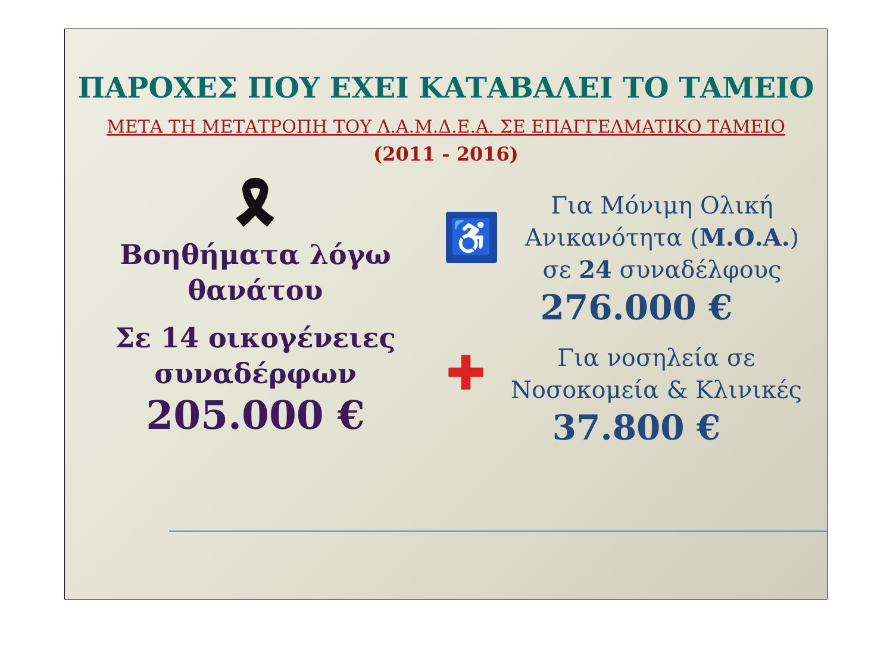ΠΑΡΟΧΕΣ ΠΟΥ ΕΧΕΙ ΚΑΤΑΒΑΛΕΙ ΤΟ ΤΑΜΕΙΟ
ΜΕΤΑ ΤΗ ΜΕΤΑΤΡΟΠΗ ΤΟΥ Λ.Α.Μ.Δ.Ε.Α. ΣΕ ΕΠΑΓΓΕΛΜΑΤΙΚΟ ΤΑΜΕΙΟ
(2011 - 2016)
🎗
Βοηθήματα λόγω
θανάτου
Σε 14 οικογένειες
συναδέρφων
205.000 €
♿
Για Μόνιμη Ολική
Ανικανότητα (Μ.Ο.Α.)
σε 24 συναδέλφους
276.000 €
✚
Για νοσηλεία σε
Νοσοκομεία & Κλινικές
37.800 €